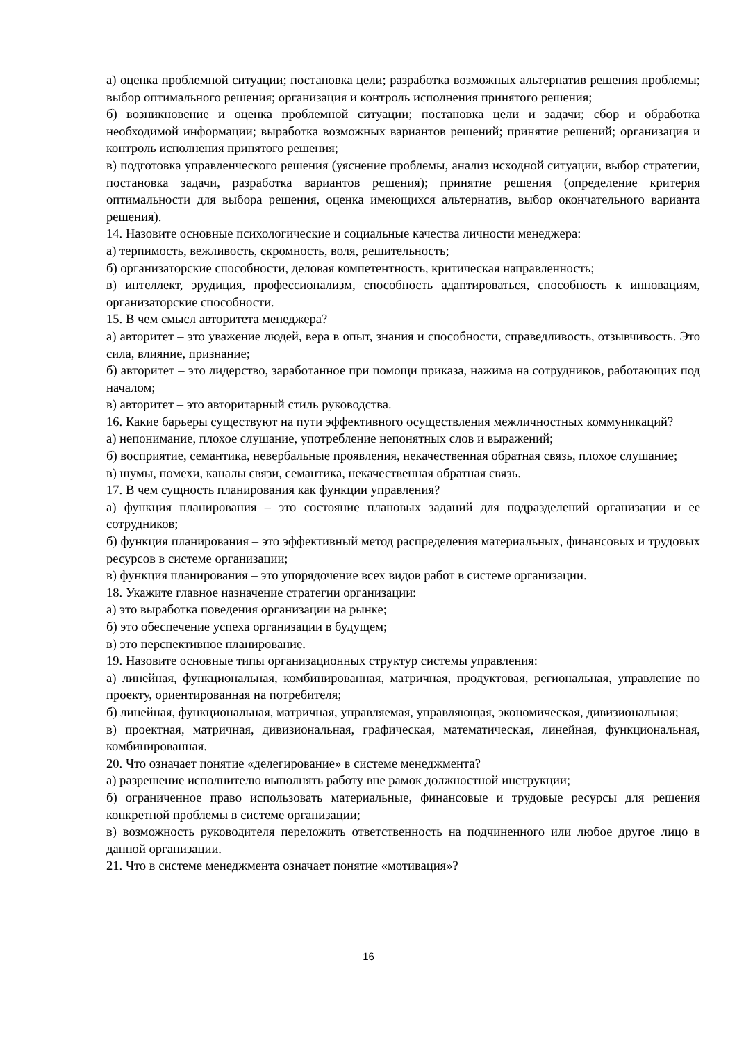а) оценка проблемной ситуации; постановка цели; разработка возможных альтернатив решения проблемы; выбор оптимального решения; организация и контроль исполнения принятого решения;
б) возникновение и оценка проблемной ситуации; постановка цели и задачи; сбор и обработка необходимой информации; выработка возможных вариантов решений; принятие решений; организация и контроль исполнения принятого решения;
в) подготовка управленческого решения (уяснение проблемы, анализ исходной ситуации, выбор стратегии, постановка задачи, разработка вариантов решения); принятие решения (определение критерия оптимальности для выбора решения, оценка имеющихся альтернатив, выбор окончательного варианта решения).
14. Назовите основные психологические и социальные качества личности менеджера:
а) терпимость, вежливость, скромность, воля, решительность;
б) организаторские способности, деловая компетентность, критическая направленность;
в) интеллект, эрудиция, профессионализм, способность адаптироваться, способность к инновациям, организаторские способности.
15. В чем смысл авторитета менеджера?
а) авторитет – это уважение людей, вера в опыт, знания и способности, справедливость, отзывчивость. Это сила, влияние, признание;
б) авторитет – это лидерство, заработанное при помощи приказа, нажима на сотрудников, работающих под началом;
в) авторитет – это авторитарный стиль руководства.
16. Какие барьеры существуют на пути эффективного осуществления межличностных коммуникаций?
а) непонимание, плохое слушание, употребление непонятных слов и выражений;
б) восприятие, семантика, невербальные проявления, некачественная обратная связь, плохое слушание;
в) шумы, помехи, каналы связи, семантика, некачественная обратная связь.
17. В чем сущность планирования как функции управления?
а) функция планирования – это состояние плановых заданий для подразделений организации и ее сотрудников;
б) функция планирования – это эффективный метод распределения материальных, финансовых и трудовых ресурсов в системе организации;
в) функция планирования – это упорядочение всех видов работ в системе организации.
18. Укажите главное назначение стратегии организации:
а) это выработка поведения организации на рынке;
б) это обеспечение успеха организации в будущем;
в) это перспективное планирование.
19. Назовите основные типы организационных структур системы управления:
а) линейная, функциональная, комбинированная, матричная, продуктовая, региональная, управление по проекту, ориентированная на потребителя;
б) линейная, функциональная, матричная, управляемая, управляющая, экономическая, дивизиональная;
в) проектная, матричная, дивизиональная, графическая, математическая, линейная, функциональная, комбинированная.
20. Что означает понятие «делегирование» в системе менеджмента?
а) разрешение исполнителю выполнять работу вне рамок должностной инструкции;
б) ограниченное право использовать материальные, финансовые и трудовые ресурсы для решения конкретной проблемы в системе организации;
в) возможность руководителя переложить ответственность на подчиненного или любое другое лицо в данной организации.
21. Что в системе менеджмента означает понятие «мотивация»?
16